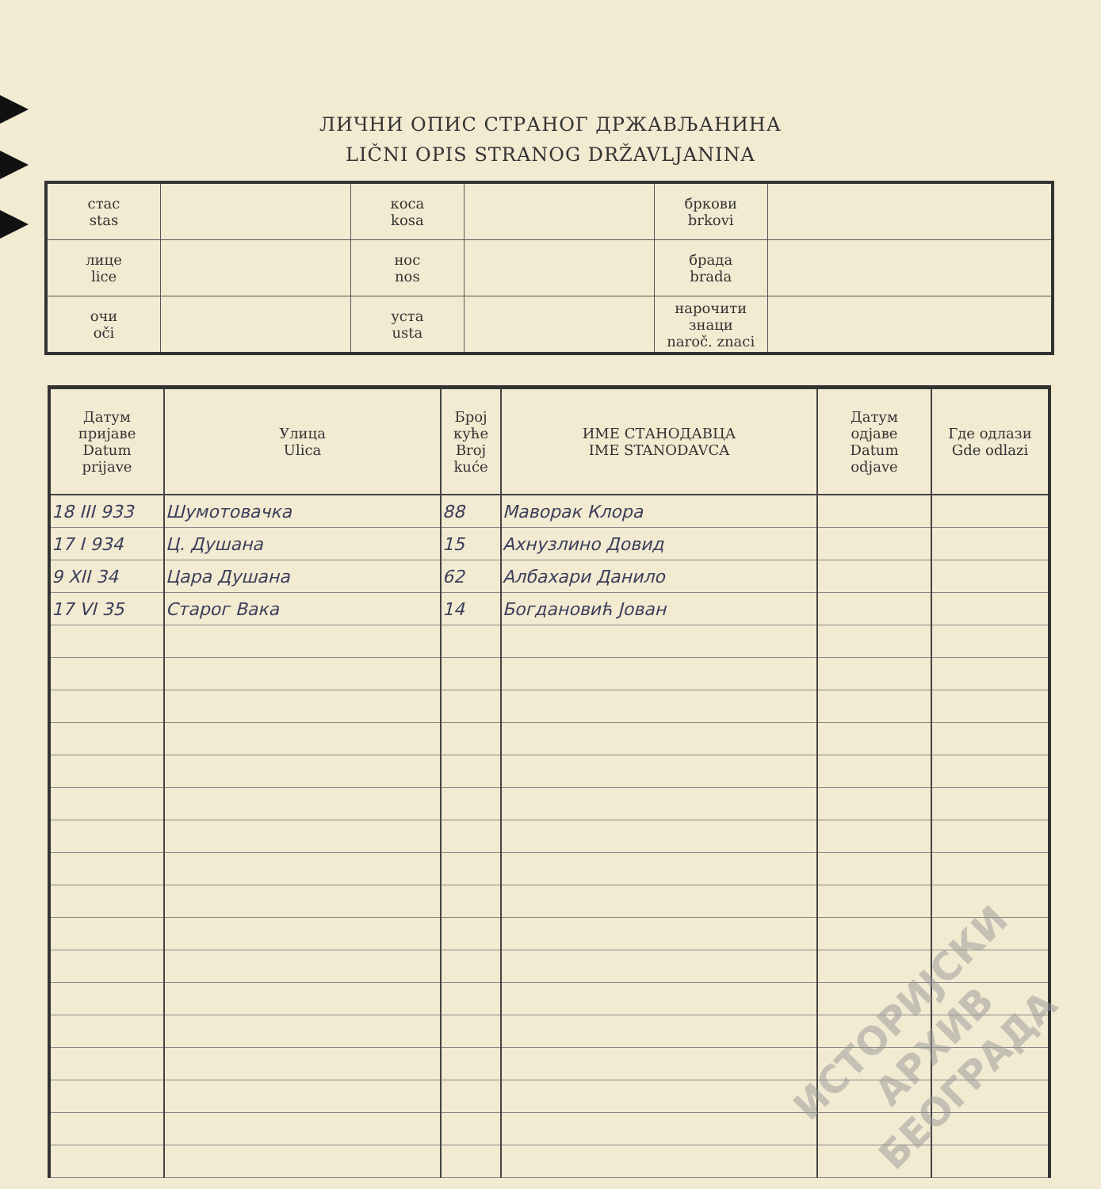ЛИЧНИ ОПИС СТРАНОГ ДРЖАВЉАНИНА
LIČNI OPIS STRANOG DRŽAVLJANINA
| стас stas | | коса kosa | | бркови brkovi | |
| лице lice | | нос nos | | брада brada | |
| очи oči | | уста usta | | нарочити знаци naroč. znaci | |
| Датум пријаве Datum prijave | Улица Ulica | Број куће Broj kuće | ИМЕ СТАНОДАВЦА IME STANODAVCA | Датум одјаве Datum odjave | Где одлази Gde odlazi |
| --- | --- | --- | --- | --- | --- |
| 18 III 933 | Шумотовачка | 88 | Маворак Клора | | |
| 17 I 934 | Ц. Душана | 15 | Ахнузлино Довид | | |
| 9 XII 34 | Цара Душана | 62 | Албахари Данило | | |
| 17 VI 35 | Старог Вака | 14 | Богдановић Јован | | |
ИСТОРИЈСКИ
АРХИВ
БЕОГРАДА